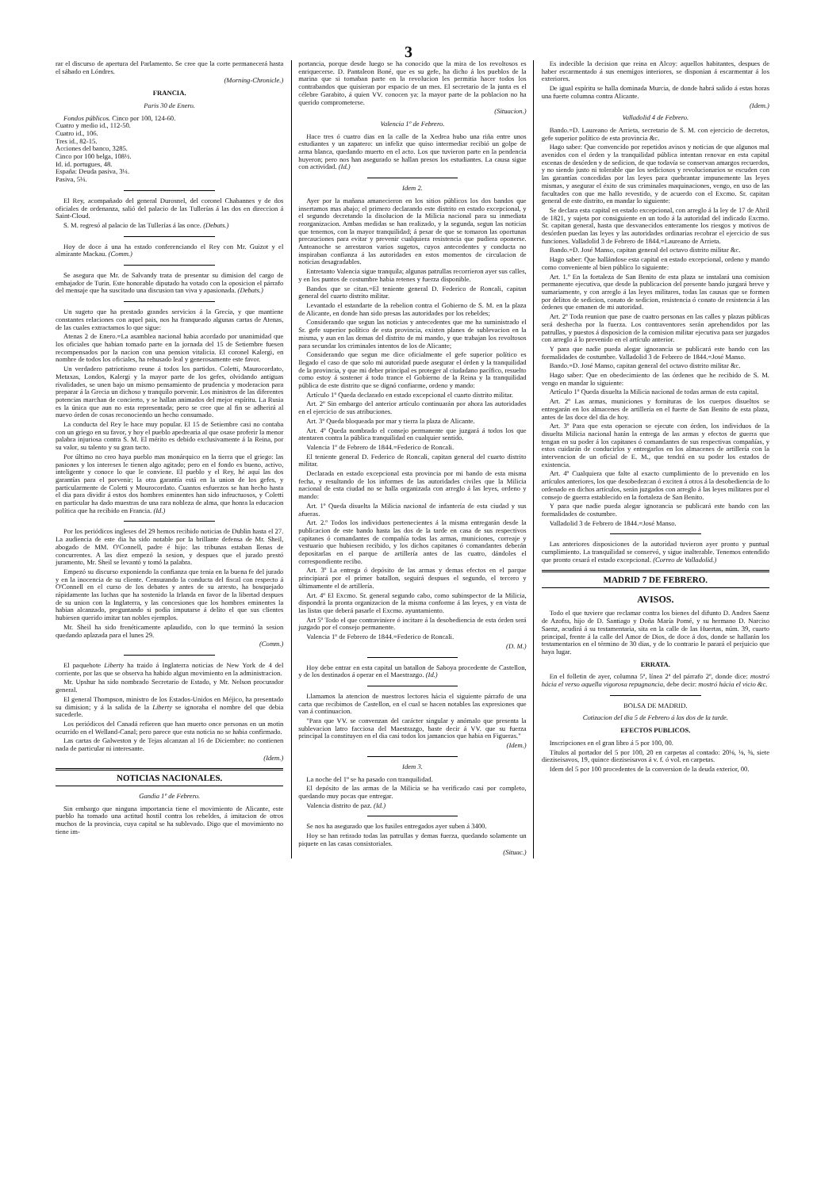3
rar el discurso de apertura del Parlamento. Se cree que la corte permanecerá hasta el sábado en Lóndres.
(Morning-Chronicle.)
FRANCIA.
Paris 30 de Enero.
Fondos públicos. Cinco por 100, 124-60.
Cuatro y medio id., 112-50.
Cuatro id., 106.
Tres id., 82-15.
Acciones del banco, 3285.
Cinco por 100 belga, 108½.
Id. id. portugues, 48.
España: Deuda pasiva, 3¼.
Pasiva, 5¼.
El Rey, acompañado del general Durosnel, del coronel Chabannes y de dos oficiales de ordenanza, salió del palacio de las Tullerías á las dos en direccion á Saint-Cloud.
S. M. regresó al palacio de las Tullerías á las once. (Debats.)
Hoy de doce á una ha estado conferenciando el Rey con Mr. Guizot y el almirante Mackau. (Comm.)
Se asegura que Mr. de Salvandy trata de presentar su dimision del cargo de embajador de Turin. Este honorable diputado ha votado con la oposicion el párrafo del mensaje que ha suscitado una discusion tan viva y apasionada. (Debats.)
Un sugeto que ha prestado grandes servicios á la Grecia, y que mantiene constantes relaciones con aquel pais, nos ha franqueado algunas cartas de Atenas, de las cuales extractamos lo que sigue:
Atenas 2 de Enero.=La asamblea nacional habia acordado por unanimidad que los oficiales que habian tomado parte en la jornada del 15 de Setiembre fuesen recompensados por la nacion con una pension vitalicia. El coronel Kalergi, en nombre de todos los oficiales, ha rehusado leal y generosamente este favor.
Un verdadero patriotismo reune á todos los partidos. Coletti, Maurocordato, Metaxas, Londos, Kalergi y la mayor parte de los gefes, olvidando antiguas rivalidades, se unen bajo un mismo pensamiento de prudencia y moderacion para preparar á la Grecia un dichoso y tranquilo porvenir. Los ministros de las diferentes potencias marchan de concierto, y se hallan animados del mejor espíritu. La Rusia es la única que aun no esta representada; pero se cree que al fin se adherirá al nuevo órden de cosas reconociendo un hecho consumado.
La conducta del Rey le hace muy popular. El 15 de Setiembre casi no contaba con un griego en su favor, y hoy el pueblo apedrearia al que osase proferir la menor palabra injuriosa contra S. M. El mérito es debido exclusivamente á la Reina, por su valor, su talento y su gran tacto.
Por último no creo haya pueblo mas monárquico en la tierra que el griego: las pasiones y los intereses le tienen algo agitado; pero en el fondo es bueno, activo, inteligente y conoce lo que le conviene. El pueblo y el Rey, hé aquí las dos garantías para el porvenir; la otra garantía está en la union de los gefes, y particularmente de Coletti y Mourocordato. Cuantos esfuerzos se han hecho hasta el dia para dividir á estos dos hombres eminentes han sido infructuosos, y Coletti en particular ha dado muestras de una rara nobleza de alma, que honra la educacion política que ha recibido en Francia. (Id.)
Por los periódicos ingleses del 29 hemos recibido noticias de Dublin hasta el 27. La audiencia de este dia ha sido notable por la brillante defensa de Mr. Sheil, abogado de MM. O'Connell, padre é hijo: las tribunas estaban llenas de concurrentes. A las diez empezó la sesion, y despues que el jurado prestó juramento, Mr. Sheil se levantó y tomó la palabra.
Empezó su discurso exponiendo la confianza que tenia en la buena fe del jurado y en la inocencia de su cliente. Censurando la conducta del fiscal con respecto á O'Connell en el curso de los debates y antes de su arresto, ha bosquejado rápidamente las luchas que ha sostenido la Irlanda en favor de la libertad despues de su union con la Inglaterra, y las concesiones que los hombres eminentes la habian alcanzado, preguntando si podia imputarse á delito el que sus clientes hubiesen querido imitar tan nobles ejemplos.
Mr. Sheil ha sido frenéticamente aplaudido, con lo que terminó la sesion quedando aplazada para el lunes 29.
(Comm.)
El paquebote Liberty ha traido á Inglaterra noticias de New York de 4 del corriente, por las que se observa ha habido algun movimiento en la administracion.
Mr. Upshur ha sido nombrado Secretario de Estado, y Mr. Nelson procurador general.
El general Thompson, ministro de los Estados-Unidos en Méjico, ha presentado su dimision; y á la salida de la Liberty se ignoraba el nombre del que debia sucederle.
Los periódicos del Canadá refieren que han muerto once personas en un motin ocurrido en el Welland-Canal; pero parece que esta noticia no se habia confirmado.
Las cartas de Galweston y de Tejas alcanzan al 16 de Diciembre: no contienen nada de particular ni interesante.
(Idem.)
NOTICIAS NACIONALES.
Gandia 1º de Febrero.
Sin embargo que ninguna importancia tiene el movimiento de Alicante, este pueblo ha tomado una actitud hostil contra los rebeldes, á imitacion de otros muchos de la provincia, cuya capital se ha sublevado. Digo que el movimiento no tiene im-
portancia, porque desde luego se ha conocido que la mira de los revoltosos es enriquecerse. D. Pantaleon Boné, que es su gefe, ha dicho á los pueblos de la marina que si tomaban parte en la revolucion les permitia hacer todos los contrabandos que quisieran por espacio de un mes. El secretario de la junta es el célebre Garabito, á quien VV. conocen ya: la mayor parte de la poblacion no ha querido comprometerse.
(Situacion.)
Valencia 1º de Febrero.
Hace tres ó cuatro dias en la calle de la Xedrea hubo una riña entre unos estudiantes y un zapatero: un infeliz que quiso intermediar recibió un golpe de arma blanca, quedando muerto en el acto. Los que tuvieron parte en la pendencia huyeron; pero nos han asegurado se hallan presos los estudiantes. La causa sigue con actividad. (Id.)
Idem 2.
Ayer por la mañana amanecieron en los sitios públicos los dos bandos que insertamos mas abajo; el primero declarando este distrito en estado excepcional, y el segundo decretando la disolucion de la Milicia nacional para su inmediata reorganizacion. Ambas medidas se han realizado, y la segunda, segun las noticias que tenemos, con la mayor tranquilidad; á pesar de que se tomaron las oportunas precauciones para evitar y prevenir cualquiera resistencia que pudiera oponerse. Anteanoche se arrestaron varios sugetos, cuyos antecedentes y conducta no inspiraban confianza á las autoridades en estos momentos de circulacion de noticias desagradables.
Entretanto Valencia sigue tranquila; algunas patrullas recorrieron ayer sus calles, y en los puntos de costumbre habia retenes y fuerza disponible.
Bandos que se citan.=El teniente general D. Federico de Roncali, capitan general del cuarto distrito militar.
Levantado el estandarte de la rebelion contra el Gobierno de S. M. en la plaza de Alicante, en donde han sido presas las autoridades por los rebeldes;
Considerando que segun las noticias y antecedentes que me ha suministrado el Sr. gefe superior político de esta provincia, existen planes de sublevacion en la misma, y aun en las demas del distrito de mi mando, y que trabajan los revoltosos para secundar los criminales intentos de los de Alicante;
Considerando que segun me dice oficialmente el gefe superior político es llegado el caso de que solo mi autoridad puede asegurar el órden y la tranquilidad de la provincia, y que mi deber principal es proteger al ciudadano pacífico, resuelto como estoy á sostener á todo trance el Gobierno de la Reina y la tranquilidad pública de este distrito que se dignó confiarme, ordeno y mando:
Artículo 1º Queda declarado en estado excepcional el cuarto distrito militar.
Art. 2º Sin embargo del anterior artículo continuarán por ahora las autoridades en el ejercicio de sus atribuciones.
Art. 3º Queda bloqueada por mar y tierra la plaza de Alicante.
Art. 4º Queda nombrado el consejo permanente que juzgará á todos los que atentaren contra la pública tranquilidad en cualquier sentido.
Valencia 1º de Febrero de 1844.=Federico de Roncali.
El teniente general D. Federico de Roncali, capitan general del cuarto distrito militar.
Declarada en estado excepcional esta provincia por mi bando de esta misma fecha, y resultando de los informes de las autoridades civiles que la Milicia nacional de esta ciudad no se halla organizada con arreglo á las leyes, ordeno y mando:
Art. 1º Queda disuelta la Milicia nacional de infantería de esta ciudad y sus afueras.
Art. 2.º Todos los individuos pertenecientes á la misma entregarán desde la publicacion de este bando hasta las dos de la tarde en casa de sus respectivos capitanes ó comandantes de compañía todas las armas, municiones, correaje y vestuario que hubiesen recibido, y los dichos capitanes ó comandantes deberán depositarlas en el parque de artillería antes de las cuatro, dándoles el correspondiente recibo.
Art. 3º La entrega ó depósito de las armas y demas efectos en el parque principiará por el primer batallon, seguirá despues el segundo, el tercero y últimamente el de artillería.
Art. 4º El Excmo. Sr. general segundo cabo, como subinspector de la Milicia, dispondrá la pronta organizacion de la misma conforme á las leyes, y en vista de las listas que deberá pasarle el Excmo. ayuntamiento.
Art 5º Todo el que contraviniere ó incitare á la desobediencia de esta órden será juzgado por el consejo permanente.
Valencia 1º de Febrero de 1844.=Federico de Roncali.
(D. M.)
Hoy debe entrar en esta capital un batallon de Saboya procedente de Castellon, y de los destinados á operar en el Maestrazgo. (Id.)
Llamamos la atencion de nuestros lectores hácia el siguiente párrafo de una carta que recibimos de Castellon, en el cual se hacen notables las expresiones que van á continuacion.
"Para que VV. se convenzan del carácter singular y anómalo que presenta la sublevacion latro facciosa del Maestrazgo, baste decir á VV. que su fuerza principal la constituyen en el dia casi todos los jamancios que habia en Figueras."
(Idem.)
Idem 3.
La noche del 1º se ha pasado con tranquilidad.
El depósito de las armas de la Milicia se ha verificado casi por completo, quedando muy pocas que entregar.
Valencia distrito de paz. (Id.)
Se nos ha asegurado que los fusiles entregados ayer suben á 3400.
Hoy se han retirado todas las patrullas y demas fuerza, quedando solamente un piquete en las casas consistoriales.
(Situac.)
Es indecible la decision que reina en Alcoy: aquellos habitantes, despues de haber escarmentado á sus enemigos interiores, se disponian á escarmentar á los exteriores.
De igual espíritu se halla dominada Murcia, de donde habrá salido á estas horas una fuerte columna contra Alicante.
(Idem.)
Valladolid 4 de Febrero.
Bando.=D. Laureano de Arrieta, secretario de S. M. con ejercicio de decretos, gefe superior político de esta provincia &c.
Hago saber: Que convencido por repetidos avisos y noticias de que algunos mal avenidos con el órden y la tranquilidad pública intentan renovar en esta capital escenas de desórden y de sedicion, de que todavía se conservan amargos recuerdos, y no siendo justo ni tolerable que los sediciosos y revolucionarios se escuden con las garantías concedidas por las leyes para quebrantar impunemente las leyes mismas, y asegurar el éxito de sus criminales maquinaciones, vengo, en uso de las facultades con que me hallo revestido, y de acuerdo con el Excmo. Sr. capitan general de este distrito, en mandar lo siguiente:
Se declara esta capital en estado excepcional, con arreglo á la ley de 17 de Abril de 1821, y sujeta por consiguiente en un todo á la autoridad del indicado Excmo. Sr. capitan general, hasta que desvanecidos enteramente los riesgos y motivos de desórden puedan las leyes y las autoridades ordinarias recobrar el ejercicio de sus funciones. Valladolid 3 de Febrero de 1844.=Laureano de Arrieta.
Bando.=D. José Manso, capitan general del octavo distrito militar &c.
Hago saber: Que hallándose esta capital en estado excepcional, ordeno y mando como conveniente al bien público lo siguiente:
Art. 1.º En la fortaleza de San Benito de esta plaza se instalará una comision permanente ejecutiva, que desde la publicacion del presente bando juzgará breve y sumariamente, y con arreglo á las leyes militares, todas las causas que se formen por delitos de sedicion, conato de sedicion, resistencia ó conato de resistencia á las órdenes que emanen de mi autoridad.
Art. 2º Toda reunion que pase de cuatro personas en las calles y plazas públicas será deshecha por la fuerza. Los contraventores serán aprehendidos por las patrullas, y puestos á disposicion de la comision militar ejecutiva para ser juzgados con arreglo á lo prevenido en el artículo anterior.
Y para que nadie pueda alegar ignorancia se publicará este bando con las formalidades de costumbre. Valladolid 3 de Febrero de 1844.=José Manso.
Bando.=D. José Manso, capitan general del octavo distrito militar &c.
Hago saber: Que en obedecimiento de las órdenes que he recibido de S. M. vengo en mandar lo siguiente:
Artículo 1º Queda disuelta la Milicia nacional de todas armas de esta capital.
Art. 2º Las armas, municiones y fornituras de los cuerpos disueltos se entregarán en los almacenes de artillería en el fuerte de San Benito de esta plaza, antes de las doce del dia de hoy.
Art. 3º Para que esta operacion se ejecute con órden, los individuos de la disuelta Milicia nacional harán la entrega de las armas y efectos de guerra que tengan en su poder á los capitanes ó comandantes de sus respectivas compañías, y estos cuidarán de conducirlos y entregarlos en los almacenes de artillería con la intervencion de un oficial de E. M., que tendrá en su poder los estados de existencia.
Art. 4º Cualquiera que falte al exacto cumplimiento de lo prevenido en los artículos anteriores, los que desobedezcan ó exciten á otros á la desobediencia de lo ordenado en dichos artículos, serán juzgados con arreglo á las leyes militares por el consejo de guerra establecido en la fortaleza de San Benito.
Y para que nadie pueda alegar ignorancia se publicará este bando con las formalidades de costumbre.
Valladolid 3 de Febrero de 1844.=José Manso.
Las anteriores disposiciones de la autoridad tuvieron ayer pronto y puntual cumplimiento. La tranquilidad se conservó, y sigue inalterable. Tenemos entendido que pronto cesará el estado excepcional. (Correo de Valladolid.)
MADRID 7 DE FEBRERO.
AVISOS.
Todo el que tuviere que reclamar contra los bienes del difunto D. Andres Saenz de Azofra, hijo de D. Santiago y Doña María Pomé, y su hermano D. Narciso Saenz, acudirá á su testamentaria, sita en la calle de las Huertas, núm. 39, cuarto principal, frente á la calle del Amor de Dios, de doce á dos, donde se hallarán los testamentarios en el término de 30 dias, y de lo contrario le parará el perjuicio que haya lugar.
ERRATA.
En el folletin de ayer, columna 5ª, línea 2ª del párrafo 2º, donde dice: mostró hácia el verso aquella vigorosa repugnancia, debe decir: mostró hácia el vicio &c.
BOLSA DE MADRID.
Cotizacion del dia 5 de Febrero á las dos de la tarde.
EFECTOS PUBLICOS.
Inscripciones en el gran libro á 5 por 100, 00.
Títulos al portador del 5 por 100, 20 en carpetas al contado: 20⅛, ⅛, ⅜, siete dieziseisavos, 19, quince dieziseisavos á v. f. ó vol. en carpetas.
Idem del 5 por 100 procedentes de la conversion de la deuda exterior, 00.